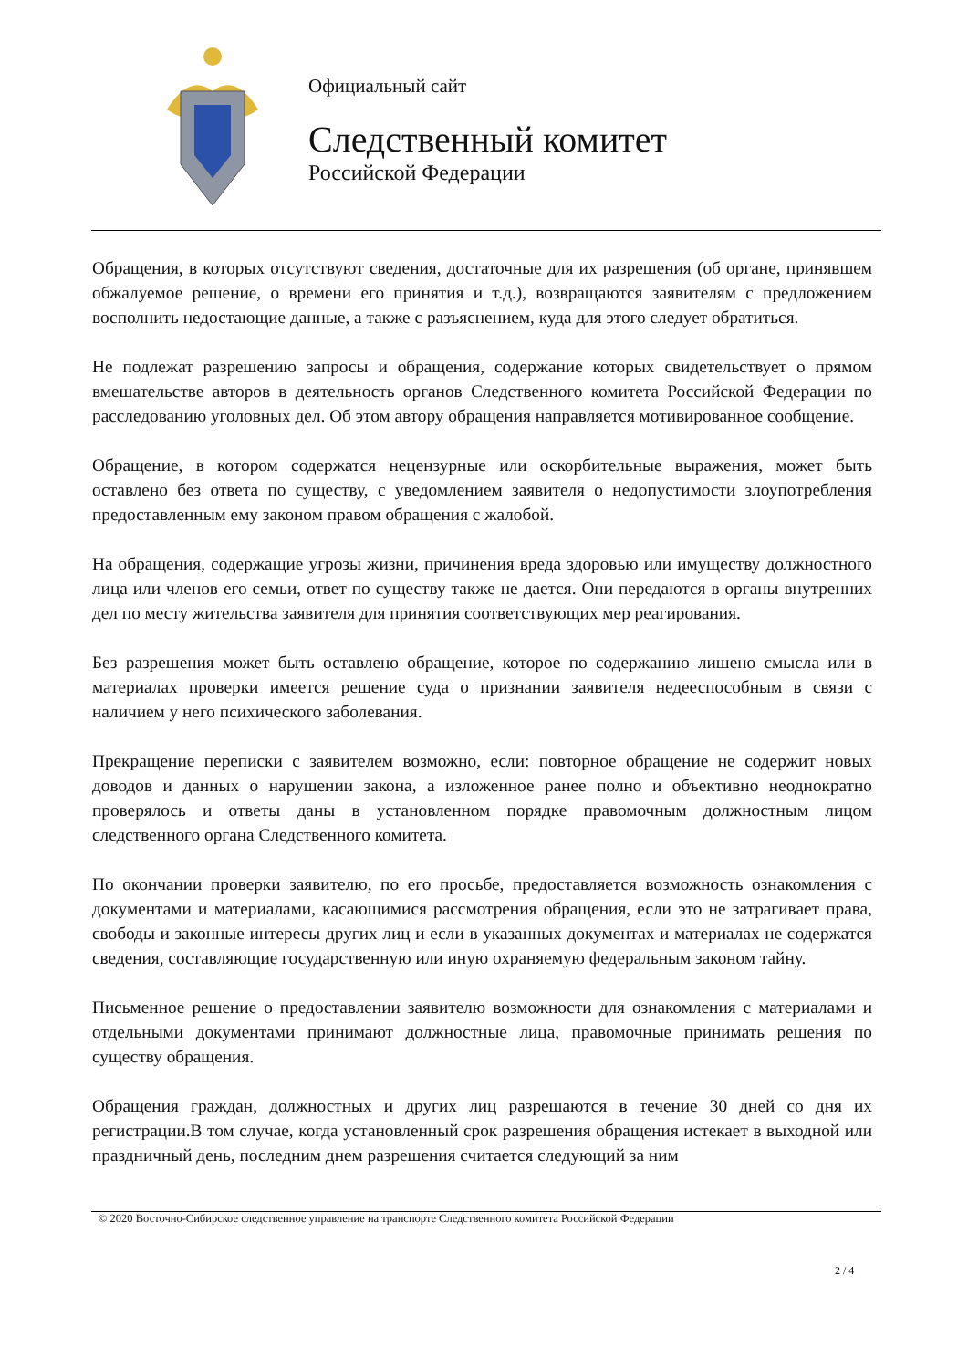Официальный сайт
Следственный комитет
Российской Федерации
Обращения, в которых отсутствуют сведения, достаточные для их разрешения (об органе, принявшем обжалуемое решение, о времени его принятия и т.д.), возвращаются заявителям с предложением восполнить недостающие данные, а также с разъяснением, куда для этого следует обратиться.
Не подлежат разрешению запросы и обращения, содержание которых свидетельствует о прямом вмешательстве авторов в деятельность органов Следственного комитета Российской Федерации по расследованию уголовных дел. Об этом автору обращения направляется мотивированное сообщение.
Обращение, в котором содержатся нецензурные или оскорбительные выражения, может быть оставлено без ответа по существу, с уведомлением заявителя о недопустимости злоупотребления предоставленным ему законом правом обращения с жалобой.
На обращения, содержащие угрозы жизни, причинения вреда здоровью или имуществу должностного лица или членов его семьи, ответ по существу также не дается. Они передаются в органы внутренних дел по месту жительства заявителя для принятия соответствующих мер реагирования.
Без разрешения может быть оставлено обращение, которое по содержанию лишено смысла или в материалах проверки имеется решение суда о признании заявителя недееспособным в связи с наличием у него психического заболевания.
Прекращение переписки с заявителем возможно, если: повторное обращение не содержит новых доводов и данных о нарушении закона, а изложенное ранее полно и объективно неоднократно проверялось и ответы даны в установленном порядке правомочным должностным лицом следственного органа Следственного комитета.
По окончании проверки заявителю, по его просьбе, предоставляется возможность ознакомления с документами и материалами, касающимися рассмотрения обращения, если это не затрагивает права, свободы и законные интересы других лиц и если в указанных документах и материалах не содержатся сведения, составляющие государственную или иную охраняемую федеральным законом тайну.
Письменное решение о предоставлении заявителю возможности для ознакомления с материалами и отдельными документами принимают должностные лица, правомочные принимать решения по существу обращения.
Обращения граждан, должностных и других лиц разрешаются в течение 30 дней со дня их регистрации.В том случае, когда установленный срок разрешения обращения истекает в выходной или праздничный день, последним днем разрешения считается следующий за ним
© 2020 Восточно-Сибирское следственное управление на транспорте Следственного комитета Российской Федерации
2 / 4